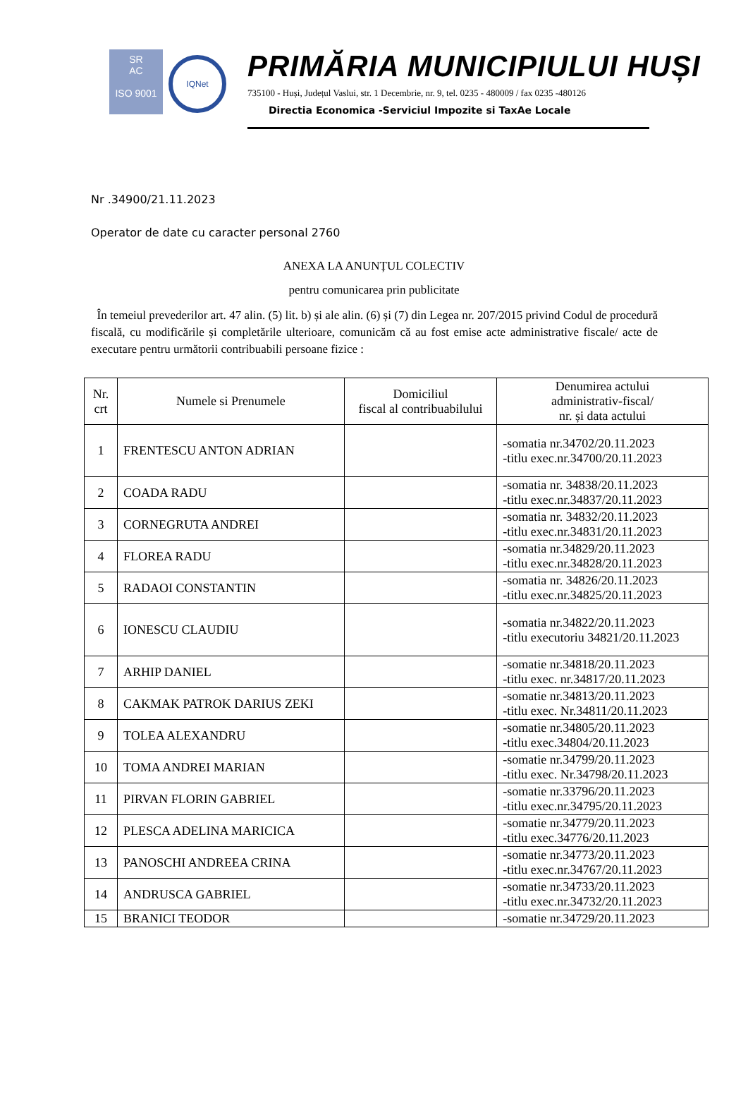SR
AC
ISO 9001
IQNet
PRIMĂRIA MUNICIPIULUI HUȘI
735100 - Huși, Județul Vaslui, str. 1 Decembrie, nr. 9, tel. 0235 - 480009 / fax 0235 -480126
Directia Economica -Serviciul Impozite si TaxAe Locale
Nr .34900/21.11.2023
Operator de date cu caracter personal 2760
ANEXA LA ANUNȚUL COLECTIV
pentru comunicarea prin publicitate
În temeiul prevederilor art. 47 alin. (5) lit. b) și ale alin. (6) și (7) din Legea nr. 207/2015 privind Codul de procedură fiscală, cu modificările și completările ulterioare, comunicăm că au fost emise acte administrative fiscale/ acte de executare pentru următorii contribuabili persoane fizice :
| Nr. crt | Numele si Prenumele | Domiciliul fiscal al contribuabilului | Denumirea actului administrativ-fiscal/ nr. și data actului |
| --- | --- | --- | --- |
| 1 | FRENTESCU ANTON ADRIAN | | -somatia nr.34702/20.11.2023 -titlu exec.nr.34700/20.11.2023 |
| 2 | COADA RADU | | -somatia nr. 34838/20.11.2023 -titlu exec.nr.34837/20.11.2023 |
| 3 | CORNEGRUTA ANDREI | | -somatia nr. 34832/20.11.2023 -titlu exec.nr.34831/20.11.2023 |
| 4 | FLOREA RADU | | -somatia nr.34829/20.11.2023 -titlu exec.nr.34828/20.11.2023 |
| 5 | RADAOI CONSTANTIN | | -somatia nr. 34826/20.11.2023 -titlu exec.nr.34825/20.11.2023 |
| 6 | IONESCU CLAUDIU | | -somatia nr.34822/20.11.2023 -titlu executoriu 34821/20.11.2023 |
| 7 | ARHIP DANIEL | | -somatie nr.34818/20.11.2023 -titlu exec. nr.34817/20.11.2023 |
| 8 | CAKMAK PATROK DARIUS ZEKI | | -somatie nr.34813/20.11.2023 -titlu exec. Nr.34811/20.11.2023 |
| 9 | TOLEA ALEXANDRU | | -somatie nr.34805/20.11.2023 -titlu exec.34804/20.11.2023 |
| 10 | TOMA ANDREI MARIAN | | -somatie nr.34799/20.11.2023 -titlu exec. Nr.34798/20.11.2023 |
| 11 | PIRVAN FLORIN GABRIEL | | -somatie nr.33796/20.11.2023 -titlu exec.nr.34795/20.11.2023 |
| 12 | PLESCA ADELINA MARICICA | | -somatie nr.34779/20.11.2023 -titlu exec.34776/20.11.2023 |
| 13 | PANOSCHI ANDREEA CRINA | | -somatie nr.34773/20.11.2023 -titlu exec.nr.34767/20.11.2023 |
| 14 | ANDRUSCA GABRIEL | | -somatie nr.34733/20.11.2023 -titlu exec.nr.34732/20.11.2023 |
| 15 | BRANICI TEODOR | | -somatie nr.34729/20.11.2023 |